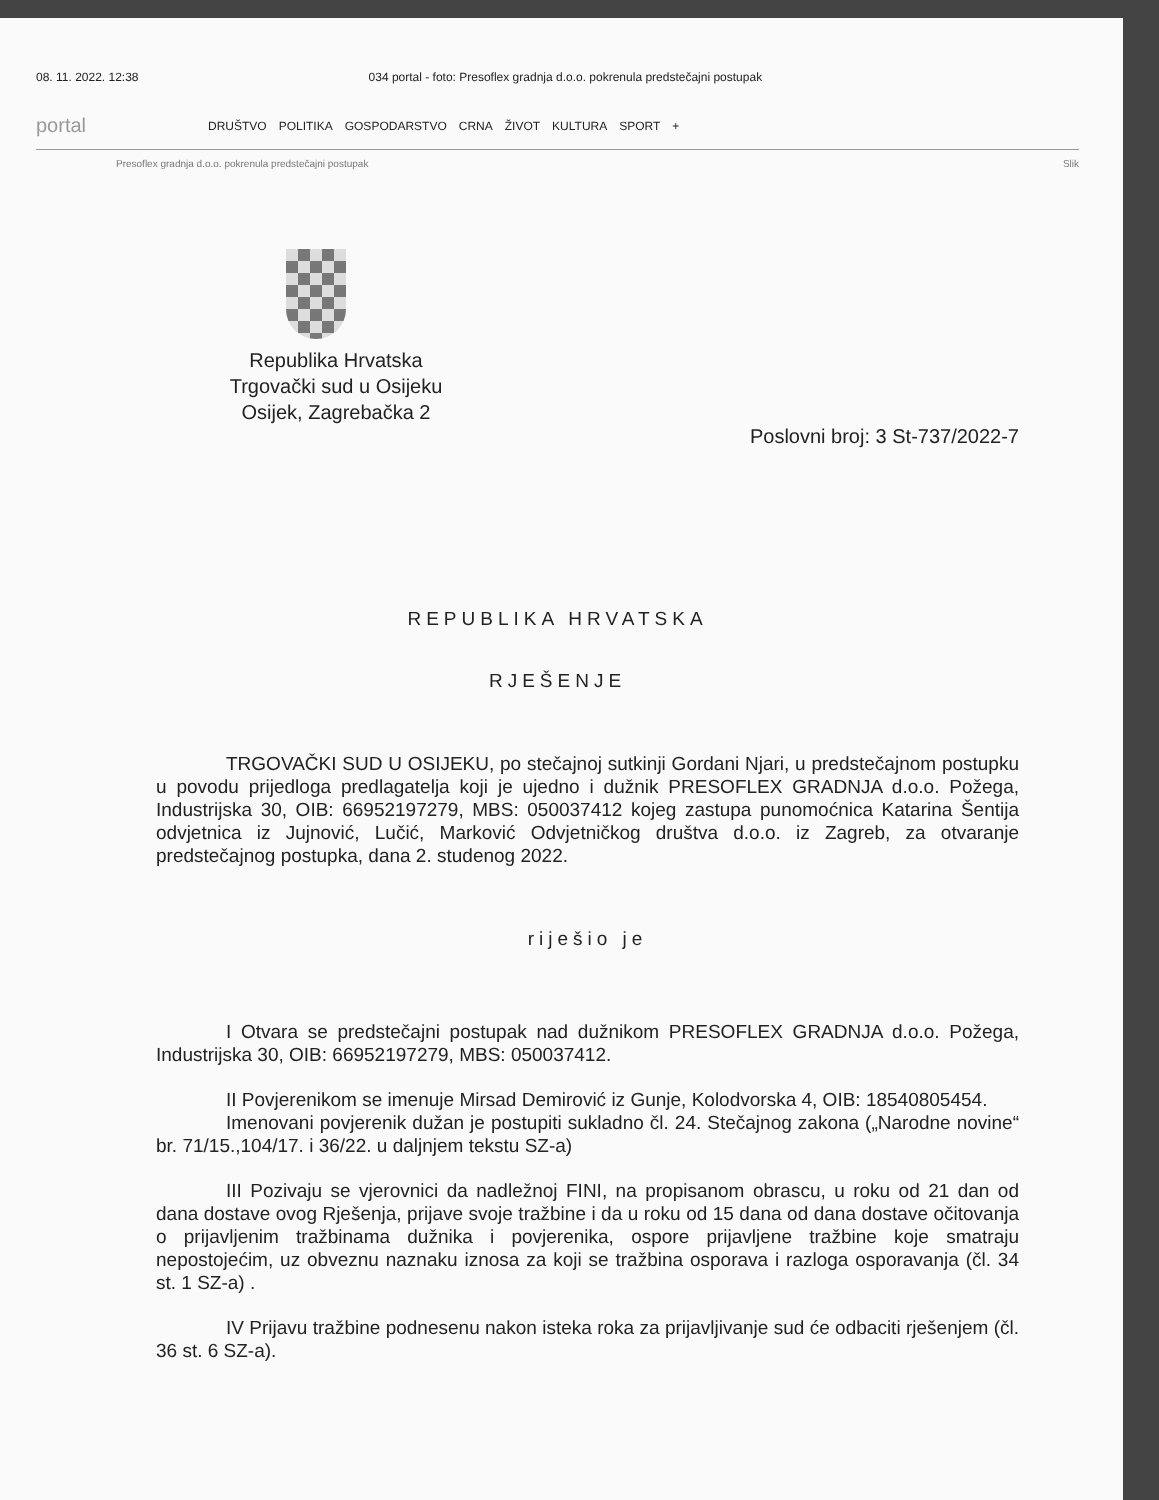08. 11. 2022. 12:38 034 portal - foto: Presoflex gradnja d.o.o. pokrenula predstečajni postupak
portal DRUŠTVO POLITIKA GOSPODARSTVO CRNA ŽIVOT KULTURA SPORT +
Presoflex gradnja d.o.o. pokrenula predstečajni postupak Slik
Republika Hrvatska
Trgovački sud u Osijeku
Osijek, Zagrebačka 2
Poslovni broj: 3 St-737/2022-7
REPUBLIKA HRVATSKA
RJEŠENJE
TRGOVAČKI SUD U OSIJEKU, po stečajnoj sutkinji Gordani Njari, u predstečajnom postupku u povodu prijedloga predlagatelja koji je ujedno i dužnik PRESOFLEX GRADNJA d.o.o. Požega, Industrijska 30, OIB: 66952197279, MBS: 050037412 kojeg zastupa punomoćnica Katarina Šentija odvjetnica iz Jujnović, Lučić, Marković Odvjetničkog društva d.o.o. iz Zagreb, za otvaranje predstečajnog postupka, dana 2. studenog 2022.
riješio je
I Otvara se predstečajni postupak nad dužnikom PRESOFLEX GRADNJA d.o.o. Požega, Industrijska 30, OIB: 66952197279, MBS: 050037412.
II Povjerenikom se imenuje Mirsad Demirović iz Gunje, Kolodvorska 4, OIB: 18540805454.
Imenovani povjerenik dužan je postupiti sukladno čl. 24. Stečajnog zakona („Narodne novine“ br. 71/15.,104/17. i 36/22. u daljnjem tekstu SZ-a)
III Pozivaju se vjerovnici da nadležnoj FINI, na propisanom obrascu, u roku od 21 dan od dana dostave ovog Rješenja, prijave svoje tražbine i da u roku od 15 dana od dana dostave očitovanja o prijavljenim tražbinama dužnika i povjerenika, ospore prijavljene tražbine koje smatraju nepostojećim, uz obveznu naznaku iznosa za koji se tražbina osporava i razloga osporavanja (čl. 34 st. 1 SZ-a) .
IV Prijavu tražbine podnesenu nakon isteka roka za prijavljivanje sud će odbaciti rješenjem (čl. 36 st. 6 SZ-a).